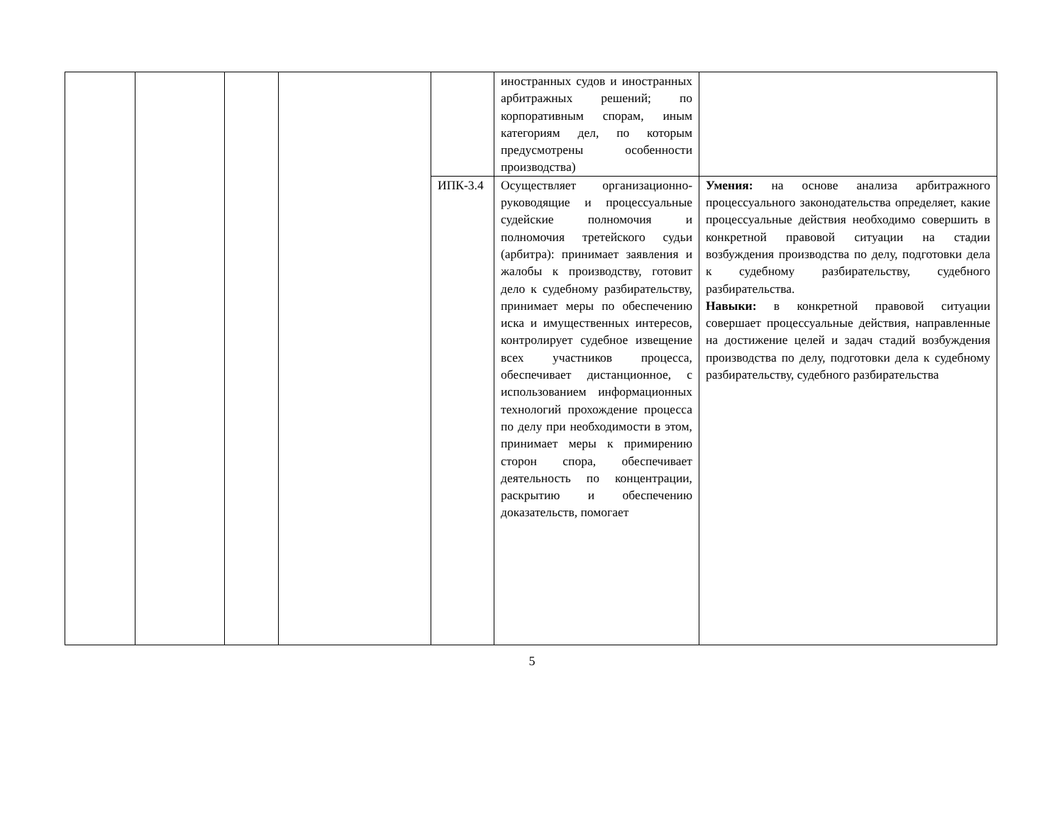| | | | | | иностранных судов и иностранных арбитражных решений; по корпоративным спорам, иным категориям дел, по которым предусмотрены особенности производства) | |
| | | | | ИПК-3.4 | Осуществляет организационно-руководящие и процессуальные судейские полномочия и полномочия третейского судьи (арбитра): принимает заявления и жалобы к производству, готовит дело к судебному разбирательству, принимает меры по обеспечению иска и имущественных интересов, контролирует судебное извещение всех участников процесса, обеспечивает дистанционное, с использованием информационных технологий прохождение процесса по делу при необходимости в этом, принимает меры к примирению сторон спора, обеспечивает деятельность по концентрации, раскрытию и обеспечению доказательств, помогает | Умения: на основе анализа арбитражного процессуального законодательства определяет, какие процессуальные действия необходимо совершить в конкретной правовой ситуации на стадии возбуждения производства по делу, подготовки дела к судебному разбирательству, судебного разбирательства. Навыки: в конкретной правовой ситуации совершает процессуальные действия, направленные на достижение целей и задач стадий возбуждения производства по делу, подготовки дела к судебному разбирательству, судебного разбирательства |
5